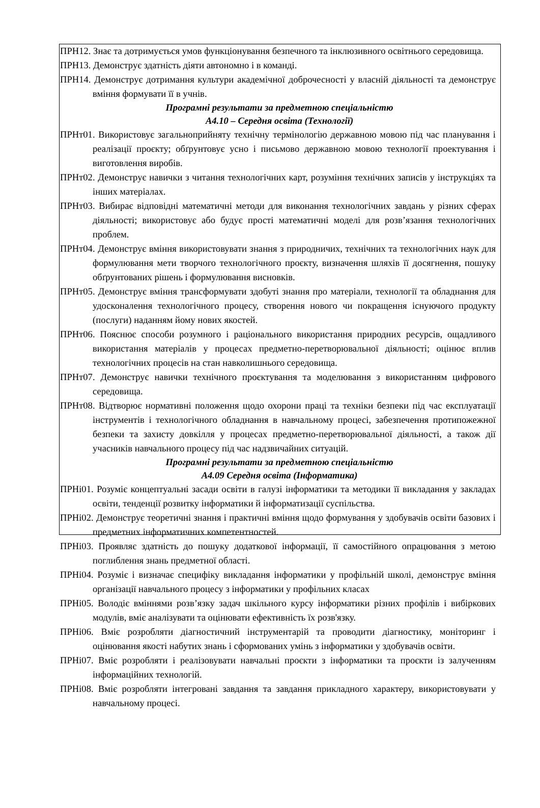ПРН12. Знає та дотримується умов функціонування безпечного та інклюзивного освітнього середовища.
ПРН13. Демонструє здатність діяти автономно і в команді.
ПРН14. Демонструє дотримання культури академічної доброчесності у власній діяльності та демонструє вміння формувати її в учнів.
Програмні результати за предметною спеціальністю
А4.10 – Середня освіта (Технології)
ПРНт01. Використовує загальноприйняту технічну термінологію державною мовою під час планування і реалізації проєкту; обґрунтовує усно і письмово державною мовою технології проектування і виготовлення виробів.
ПРНт02. Демонструє навички з читання технологічних карт, розуміння технічних записів у інструкціях та інших матеріалах.
ПРНт03. Вибирає відповідні математичні методи для виконання технологічних завдань у різних сферах діяльності; використовує або будує прості математичні моделі для розв’язання технологічних проблем.
ПРНт04. Демонструє вміння використовувати знання з природничих, технічних та технологічних наук для формулювання мети творчого технологічного проєкту, визначення шляхів її досягнення, пошуку обґрунтованих рішень і формулювання висновків.
ПРНт05. Демонструє вміння трансформувати здобуті знання про матеріали, технології та обладнання для удосконалення технологічного процесу, створення нового чи покращення існуючого продукту (послуги) наданням йому нових якостей.
ПРНт06. Пояснює способи розумного і раціонального використання природних ресурсів, ощадливого використання матеріалів у процесах предметно-перетворювальної діяльності; оцінює вплив технологічних процесів на стан навколишнього середовища.
ПРНт07. Демонструє навички технічного проєктування та моделювання з використанням цифрового середовища.
ПРНт08. Відтворює нормативні положення щодо охорони праці та техніки безпеки під час експлуатації інструментів і технологічного обладнання в навчальному процесі, забезпечення протипожежної безпеки та захисту довкілля у процесах предметно-перетворювальної діяльності, а також дії учасників навчального процесу під час надзвичайних ситуацій.
Програмні результати за предметною спеціальністю
А4.09 Середня освіта (Інформатика)
ПРНі01. Розуміє концептуальні засади освіти в галузі інформатики та методики її викладання у закладах освіти, тенденції розвитку інформатики й інформатизації суспільства.
ПРНі02. Демонструє теоретичні знання і практичні вміння щодо формування у здобувачів освіти базових і предметних інформатичних компетентностей.
ПРНі03. Проявляє здатність до пошуку додаткової інформації, її самостійного опрацювання з метою поглиблення знань предметної області.
ПРНі04. Розуміє і визначає специфіку викладання інформатики у профільній школі, демонструє вміння організації навчального процесу з інформатики у профільних класах
ПРНі05. Володіє вміннями розв’язку задач шкільного курсу інформатики різних профілів і вибіркових модулів, вміє аналізувати та оцінювати ефективність їх розв'язку.
ПРНі06. Вміє розробляти діагностичний інструментарій та проводити діагностику, моніторинг і оцінювання якості набутих знань і сформованих умінь з інформатики у здобувачів освіти.
ПРНі07. Вміє розробляти і реалізовувати навчальні проєкти з інформатики та проєкти із залученням інформаційних технологій.
ПРНі08. Вміє розробляти інтегровані завдання та завдання прикладного характеру, використовувати у навчальному процесі.